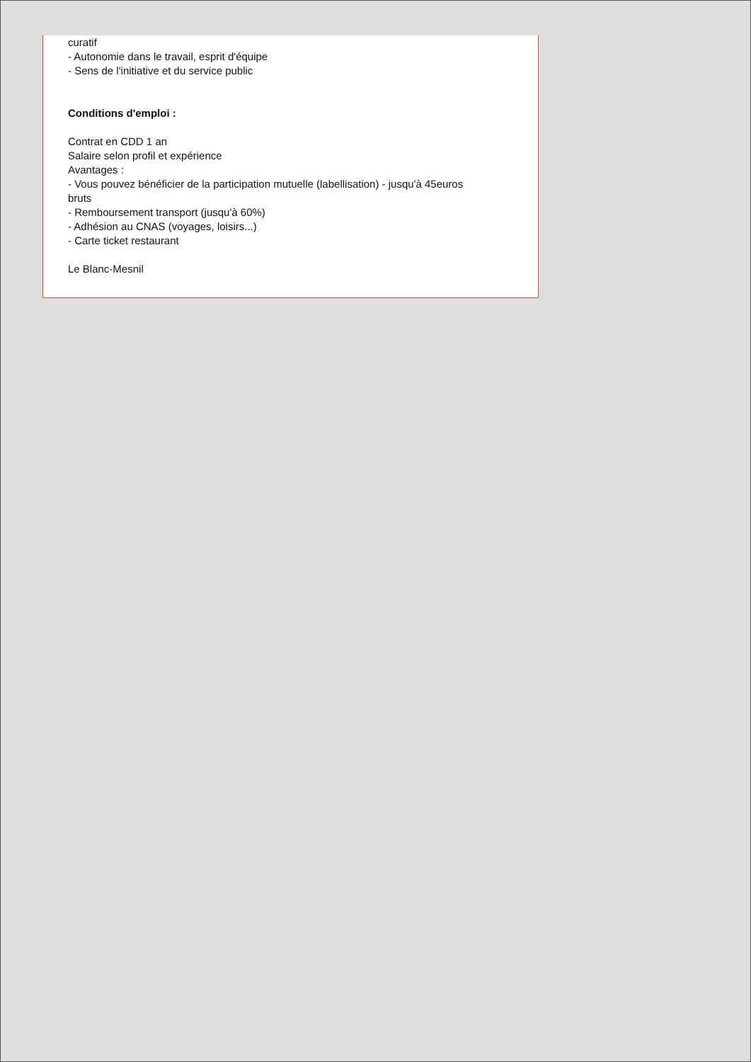curatif
- Autonomie dans le travail, esprit d'équipe
- Sens de l'initiative et du service public
Conditions d'emploi :
Contrat en CDD 1 an
Salaire selon profil et expérience
Avantages :
- Vous pouvez bénéficier de la participation mutuelle (labellisation) - jusqu'à 45euros
bruts
- Remboursement transport (jusqu'à 60%)
- Adhésion au CNAS (voyages, loisirs...)
- Carte ticket restaurant
Le Blanc-Mesnil